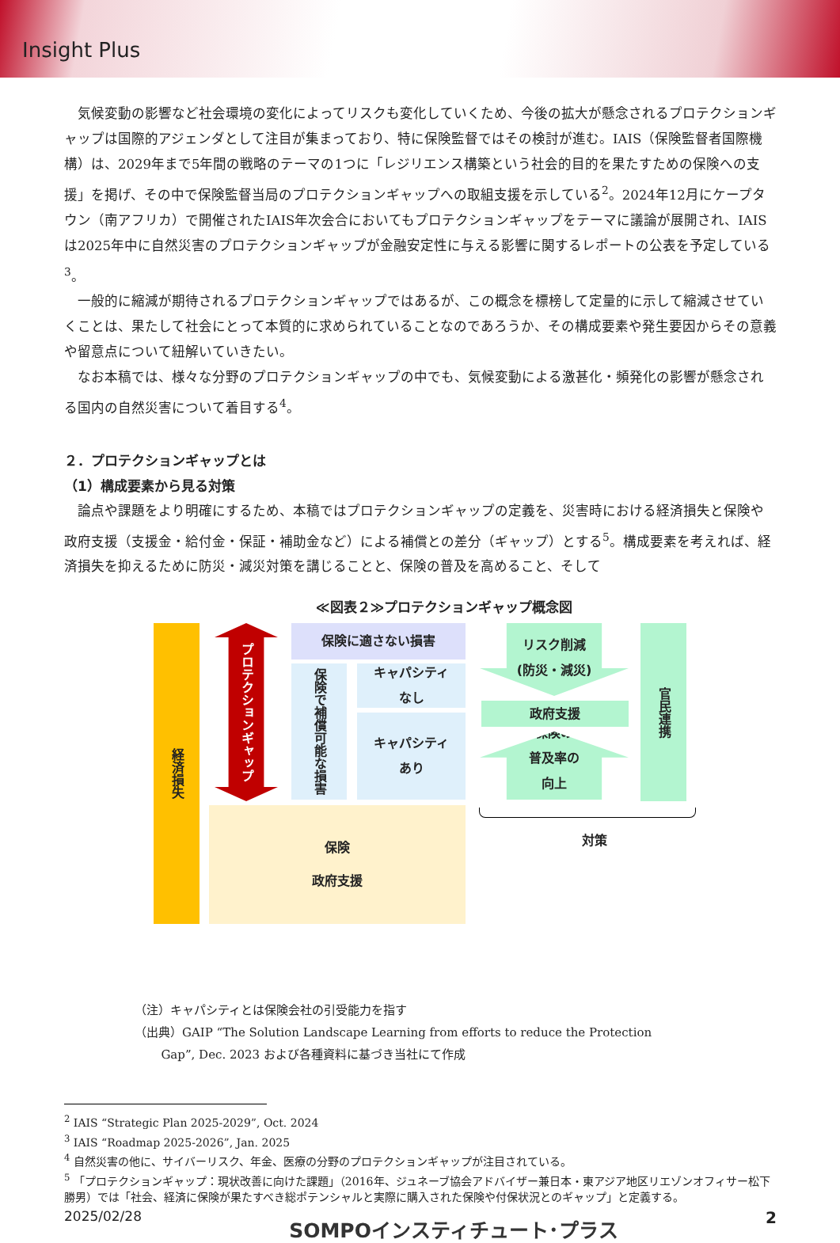Insight Plus
気候変動の影響など社会環境の変化によってリスクも変化していくため、今後の拡大が懸念されるプロテクションギャップは国際的アジェンダとして注目が集まっており、特に保険監督ではその検討が進む。IAIS（保険監督者国際機構）は、2029年まで5年間の戦略のテーマの1つに「レジリエンス構築という社会的目的を果たすための保険への支援」を掲げ、その中で保険監督当局のプロテクションギャップへの取組支援を示している<sup>2</sup>。2024年12月にケープタウン（南アフリカ）で開催されたIAIS年次会合においてもプロテクションギャップをテーマに議論が展開され、IAISは2025年中に自然災害のプロテクションギャップが金融安定性に与える影響に関するレポートの公表を予定している<sup>3</sup>。
一般的に縮減が期待されるプロテクションギャップではあるが、この概念を標榜して定量的に示して縮減させていくことは、果たして社会にとって本質的に求められていることなのであろうか、その構成要素や発生要因からその意義や留意点について紐解いていきたい。
なお本稿では、様々な分野のプロテクションギャップの中でも、気候変動による激甚化・頻発化の影響が懸念される国内の自然災害について着目する<sup>4</sup>。
２．プロテクションギャップとは
（1）構成要素から見る対策
論点や課題をより明確にするため、本稿ではプロテクションギャップの定義を、災害時における経済損失と保険や政府支援（支援金・給付金・保証・補助金など）による補償との差分（ギャップ）とする<sup>5</sup>。構成要素を考えれば、経済損失を抑えるために防災・減災対策を講じることと、保険の普及を高めること、そして
≪図表２≫プロテクションギャップ概念図
経済損失
プロテクションギャップ
保険に適さない損害
保険で補償可能な損害
キャパシティ
なし
キャパシティ
あり
保険
政府支援
リスク削減
(防災・減災)
政府支援
保険の
普及率の
向上
官民連携
対策
（注）キャパシティとは保険会社の引受能力を指す
（出典）GAIP “The Solution Landscape Learning from efforts to reduce the Protection
Gap”, Dec. 2023 および各種資料に基づき当社にて作成
<sup>2</sup> IAIS “Strategic Plan 2025-2029”, Oct. 2024
<sup>3</sup> IAIS “Roadmap 2025-2026”, Jan. 2025
<sup>4</sup> 自然災害の他に、サイバーリスク、年金、医療の分野のプロテクションギャップが注目されている。
<sup>5</sup> 「プロテクションギャップ：現状改善に向けた課題」（2016年、ジュネーブ協会アドバイザー兼日本・東アジア地区リエゾンオフィサー松下勝男）では「社会、経済に保険が果たすべき総ポテンシャルと実際に購入された保険や付保状況とのギャップ」と定義する。
2025/02/28 SOMPOインスティチュート･プラス 2